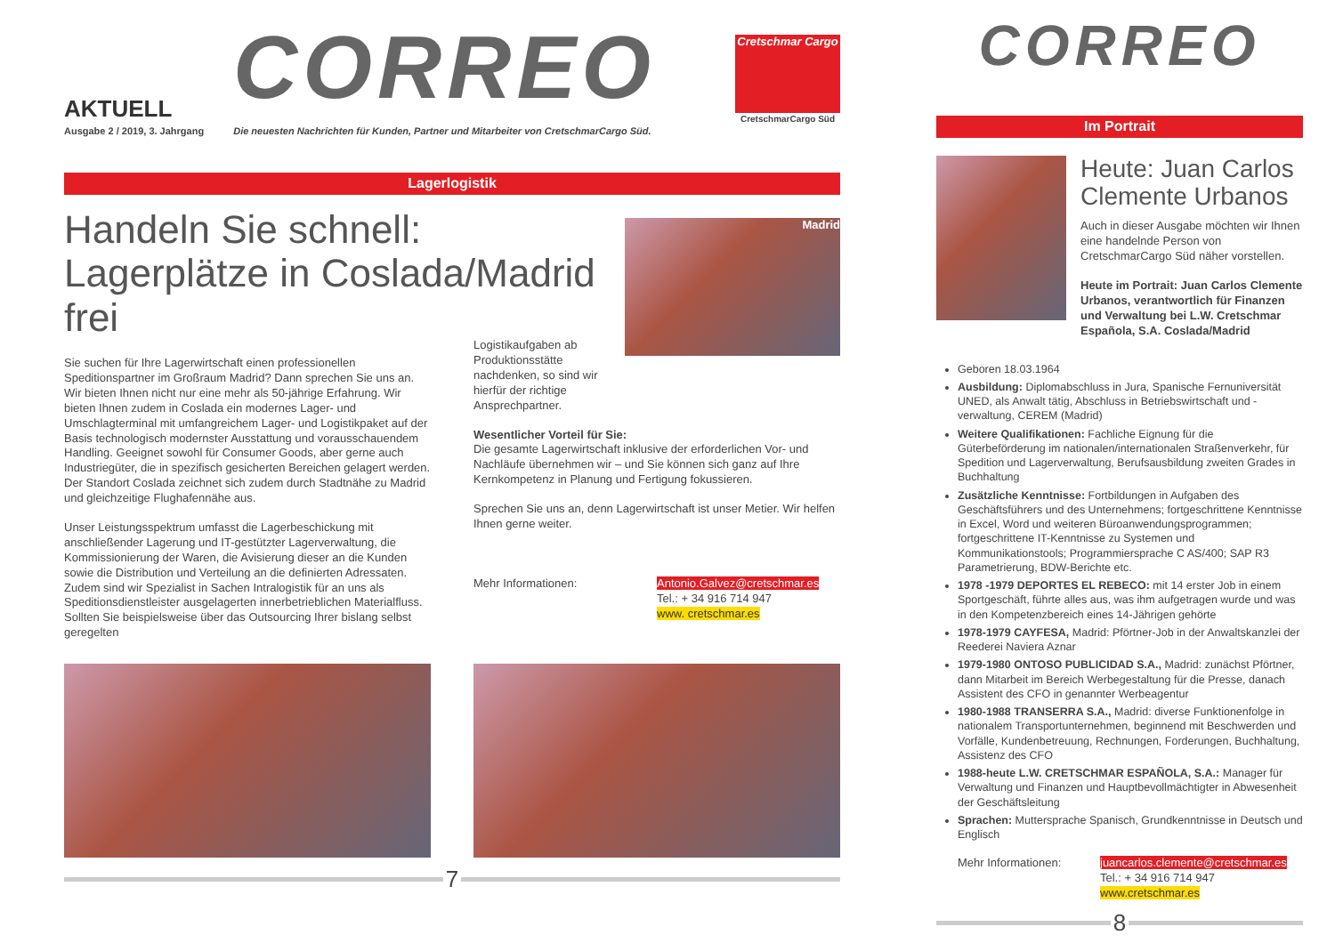AKTUELL
CORREO
Cretschmar Cargo
CretschmarCargo Süd
Ausgabe 2 / 2019, 3. Jahrgang Die neuesten Nachrichten für Kunden, Partner und Mitarbeiter von CretschmarCargo Süd.
Lagerlogistik
Handeln Sie schnell: Lagerplätze in Coslada/Madrid frei
Madrid
Sie suchen für Ihre Lagerwirtschaft einen professionellen Speditionspartner im Großraum Madrid? Dann sprechen Sie uns an. Wir bieten Ihnen nicht nur eine mehr als 50-jährige Erfahrung. Wir bieten Ihnen zudem in Coslada ein modernes Lager- und Umschlagterminal mit umfangreichem Lager- und Logistikpaket auf der Basis technologisch modernster Ausstattung und vorausschauendem Handling. Geeignet sowohl für Consumer Goods, aber gerne auch Industriegüter, die in spezifisch gesicherten Bereichen gelagert werden. Der Standort Coslada zeichnet sich zudem durch Stadtnähe zu Madrid und gleichzeitige Flughafennähe aus.
Unser Leistungsspektrum umfasst die Lagerbeschickung mit anschließender Lagerung und IT-gestützter Lagerverwaltung, die Kommissionierung der Waren, die Avisierung dieser an die Kunden sowie die Distribution und Verteilung an die definierten Adressaten. Zudem sind wir Spezialist in Sachen Intralogistik für an uns als Speditionsdienstleister ausgelagerten innerbetrieblichen Materialfluss. Sollten Sie beispielsweise über das Outsourcing Ihrer bislang selbst geregelten
Logistikaufgaben ab Produktionsstätte nachdenken, so sind wir hierfür der richtige Ansprechpartner.
Wesentlicher Vorteil für Sie:
Die gesamte Lagerwirtschaft inklusive der erforderlichen Vor- und Nachläufe übernehmen wir – und Sie können sich ganz auf Ihre Kernkompetenz in Planung und Fertigung fokussieren.
Sprechen Sie uns an, denn Lagerwirtschaft ist unser Metier. Wir helfen Ihnen gerne weiter.
Mehr Informationen: Antonio.Galvez@cretschmar.es
Tel.: + 34 916 714 947
www. cretschmar.es
7
CORREO
Im Portrait
Heute: Juan Carlos Clemente Urbanos
Auch in dieser Ausgabe möchten wir Ihnen eine handelnde Person von CretschmarCargo Süd näher vorstellen.
Heute im Portrait: Juan Carlos Clemente Urbanos, verantwortlich für Finanzen und Verwaltung bei L.W. Cretschmar Española, S.A. Coslada/Madrid
Geboren 18.03.1964
Ausbildung: Diplomabschluss in Jura, Spanische Fernuniversität UNED, als Anwalt tätig, Abschluss in Betriebswirtschaft und -verwaltung, CEREM (Madrid)
Weitere Qualifikationen: Fachliche Eignung für die Güterbeförderung im nationalen/internationalen Straßenverkehr, für Spedition und Lagerverwaltung, Berufsausbildung zweiten Grades in Buchhaltung
Zusätzliche Kenntnisse: Fortbildungen in Aufgaben des Geschäftsführers und des Unternehmens; fortgeschrittene Kenntnisse in Excel, Word und weiteren Büroanwendungsprogrammen; fortgeschrittene IT-Kenntnisse zu Systemen und Kommunikationstools; Programmiersprache C AS/400; SAP R3 Parametrierung, BDW-Berichte etc.
1978 -1979 DEPORTES EL REBECO: mit 14 erster Job in einem Sportgeschäft, führte alles aus, was ihm aufgetragen wurde und was in den Kompetenzbereich eines 14-Jährigen gehörte
1978-1979 CAYFESA, Madrid: Pförtner-Job in der Anwaltskanzlei der Reederei Naviera Aznar
1979-1980 ONTOSO PUBLICIDAD S.A., Madrid: zunächst Pförtner, dann Mitarbeit im Bereich Werbegestaltung für die Presse, danach Assistent des CFO in genannter Werbeagentur
1980-1988 TRANSERRA S.A., Madrid: diverse Funktionenfolge in nationalem Transportunternehmen, beginnend mit Beschwerden und Vorfälle, Kundenbetreuung, Rechnungen, Forderungen, Buchhaltung, Assistenz des CFO
1988-heute L.W. CRETSCHMAR ESPAÑOLA, S.A.: Manager für Verwaltung und Finanzen und Hauptbevollmächtigter in Abwesenheit der Geschäftsleitung
Sprachen: Muttersprache Spanisch, Grundkenntnisse in Deutsch und Englisch
Mehr Informationen: juancarlos.clemente@cretschmar.es
Tel.: + 34 916 714 947
www.cretschmar.es
8